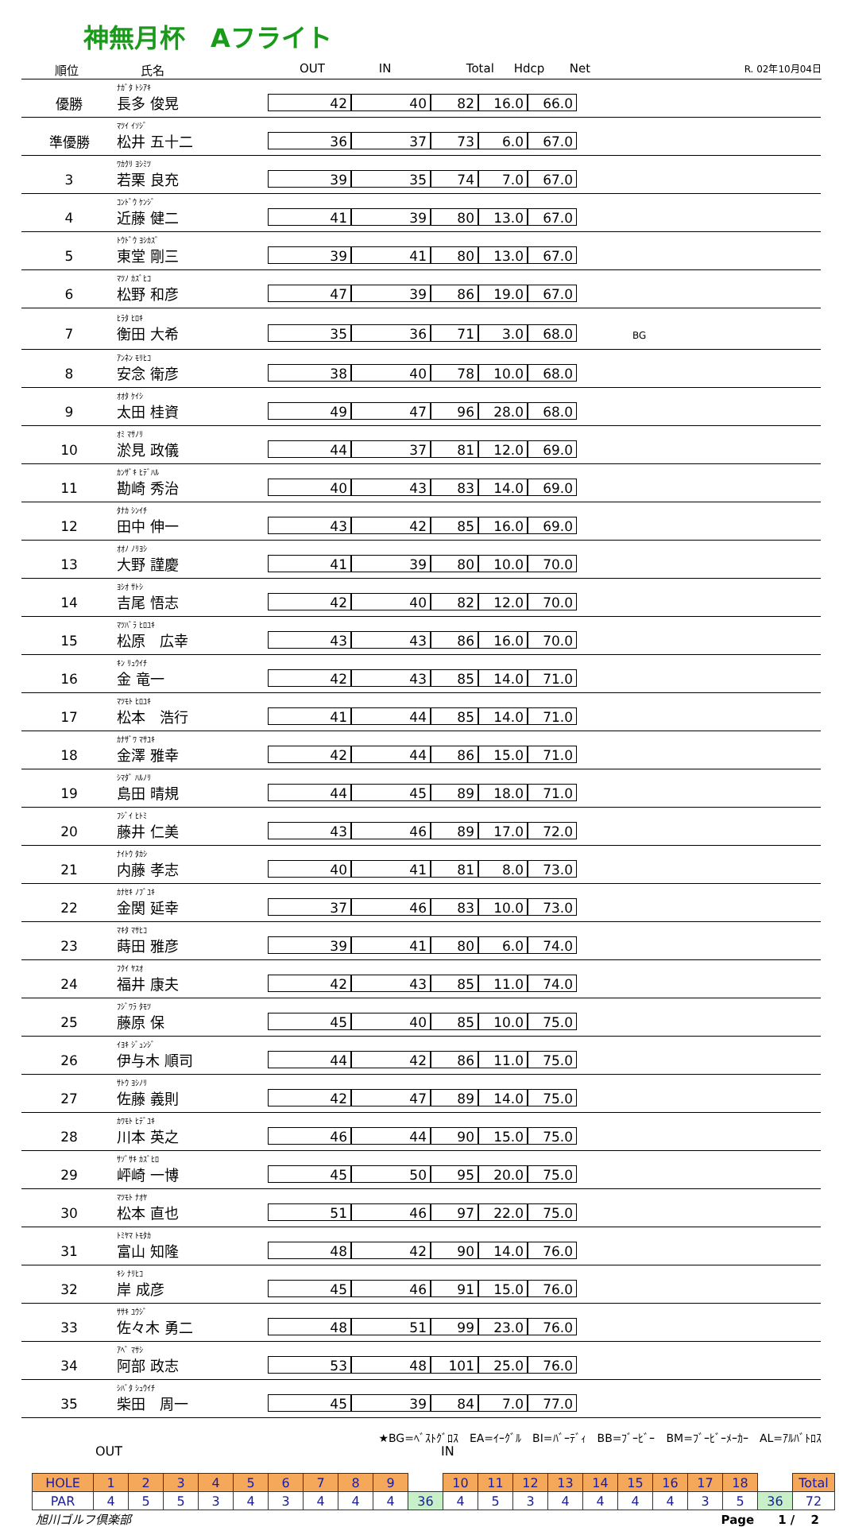神無月杯　Aフライト
順位 氏名 OUT IN Total Hdcp Net
R. 02年10月04日
| 優勝 | ﾅｶﾞﾀ ﾄｼｱｷ 長多 俊晃 | 42 | 40 | 82 | 16.0 | 66.0 | |
| 準優勝 | ﾏﾂｲ ｲｿｼﾞ 松井 五十二 | 36 | 37 | 73 | 6.0 | 67.0 | |
| 3 | ﾜｶｸﾘ ﾖｼﾐﾂ 若栗 良充 | 39 | 35 | 74 | 7.0 | 67.0 | |
| 4 | ｺﾝﾄﾞｳ ｹﾝｼﾞ 近藤 健二 | 41 | 39 | 80 | 13.0 | 67.0 | |
| 5 | ﾄｳﾄﾞｳ ﾖｼｶｽﾞ 東堂 剛三 | 39 | 41 | 80 | 13.0 | 67.0 | |
| 6 | ﾏﾂﾉ ｶｽﾞﾋｺ 松野 和彦 | 47 | 39 | 86 | 19.0 | 67.0 | |
| 7 | ﾋﾗﾀ ﾋﾛｷ 衡田 大希 | 35 | 36 | 71 | 3.0 | 68.0 | BG |
| 8 | ｱﾝﾈﾝ ﾓﾘﾋｺ 安念 衛彦 | 38 | 40 | 78 | 10.0 | 68.0 | |
| 9 | ｵｵﾀ ｹｲｼ 太田 桂資 | 49 | 47 | 96 | 28.0 | 68.0 | |
| 10 | ｵﾐ ﾏｻﾉﾘ 淤見 政儀 | 44 | 37 | 81 | 12.0 | 69.0 | |
| 11 | ｶﾝｻﾞｷ ﾋﾃﾞﾊﾙ 勘崎 秀治 | 40 | 43 | 83 | 14.0 | 69.0 | |
| 12 | ﾀﾅｶ ｼﾝｲﾁ 田中 伸一 | 43 | 42 | 85 | 16.0 | 69.0 | |
| 13 | ｵｵﾉ ﾉﾘﾖｼ 大野 謹慶 | 41 | 39 | 80 | 10.0 | 70.0 | |
| 14 | ﾖｼｵ ｻﾄｼ 吉尾 悟志 | 42 | 40 | 82 | 12.0 | 70.0 | |
| 15 | ﾏﾂﾊﾞﾗ ﾋﾛﾕｷ 松原 広幸 | 43 | 43 | 86 | 16.0 | 70.0 | |
| 16 | ｷﾝ ﾘｭｳｲﾁ 金 竜一 | 42 | 43 | 85 | 14.0 | 71.0 | |
| 17 | ﾏﾂﾓﾄ ﾋﾛﾕｷ 松本 浩行 | 41 | 44 | 85 | 14.0 | 71.0 | |
| 18 | ｶﾅｻﾞﾜ ﾏｻﾕｷ 金澤 雅幸 | 42 | 44 | 86 | 15.0 | 71.0 | |
| 19 | ｼﾏﾀﾞ ﾊﾙﾉﾘ 島田 晴規 | 44 | 45 | 89 | 18.0 | 71.0 | |
| 20 | ﾌｼﾞｲ ﾋﾄﾐ 藤井 仁美 | 43 | 46 | 89 | 17.0 | 72.0 | |
| 21 | ﾅｲﾄｳ ﾀｶｼ 内藤 孝志 | 40 | 41 | 81 | 8.0 | 73.0 | |
| 22 | ｶﾅｾｷ ﾉﾌﾞﾕｷ 金関 延幸 | 37 | 46 | 83 | 10.0 | 73.0 | |
| 23 | ﾏｷﾀ ﾏｻﾋｺ 蒔田 雅彦 | 39 | 41 | 80 | 6.0 | 74.0 | |
| 24 | ﾌｸｲ ﾔｽｵ 福井 康夫 | 42 | 43 | 85 | 11.0 | 74.0 | |
| 25 | ﾌｼﾞﾜﾗ ﾀﾓﾂ 藤原 保 | 45 | 40 | 85 | 10.0 | 75.0 | |
| 26 | ｲﾖｷ ｼﾞｭﾝｼﾞ 伊与木 順司 | 44 | 42 | 86 | 11.0 | 75.0 | |
| 27 | ｻﾄｳ ﾖｼﾉﾘ 佐藤 義則 | 42 | 47 | 89 | 14.0 | 75.0 | |
| 28 | ｶﾜﾓﾄ ﾋﾃﾞﾕｷ 川本 英之 | 46 | 44 | 90 | 15.0 | 75.0 | |
| 29 | ｻｿﾞｻｷ ｶｽﾞﾋﾛ 岼崎 一博 | 45 | 50 | 95 | 20.0 | 75.0 | |
| 30 | ﾏﾂﾓﾄ ﾅｵﾔ 松本 直也 | 51 | 46 | 97 | 22.0 | 75.0 | |
| 31 | ﾄﾐﾔﾏ ﾄﾓﾀｶ 富山 知隆 | 48 | 42 | 90 | 14.0 | 76.0 | |
| 32 | ｷｼ ﾅﾘﾋｺ 岸 成彦 | 45 | 46 | 91 | 15.0 | 76.0 | |
| 33 | ｻｻｷ ﾕｳｼﾞ 佐々木 勇二 | 48 | 51 | 99 | 23.0 | 76.0 | |
| 34 | ｱﾍﾞ ﾏｻｼ 阿部 政志 | 53 | 48 | 101 | 25.0 | 76.0 | |
| 35 | ｼﾊﾞﾀ ｼｭｳｲﾁ 柴田 周一 | 45 | 39 | 84 | 7.0 | 77.0 | |
★BG=ﾍﾞｽﾄｸﾞﾛｽ　EA=ｲｰｸﾞﾙ　BI=ﾊﾞｰﾃﾞｨ　BB=ﾌﾞｰﾋﾞｰ　BM=ﾌﾞｰﾋﾞｰﾒｰｶｰ　AL=ｱﾙﾊﾞﾄﾛｽ
OUT IN
| HOLE | 1 | 2 | 3 | 4 | 5 | 6 | 7 | 8 | 9 | | 10 | 11 | 12 | 13 | 14 | 15 | 16 | 17 | 18 | | Total |
| PAR | 4 | 5 | 5 | 3 | 4 | 3 | 4 | 4 | 4 | 36 | 4 | 5 | 3 | 4 | 4 | 4 | 4 | 3 | 5 | 36 | 72 |
旭川ゴルフ倶楽部 Page　　1 /　 2